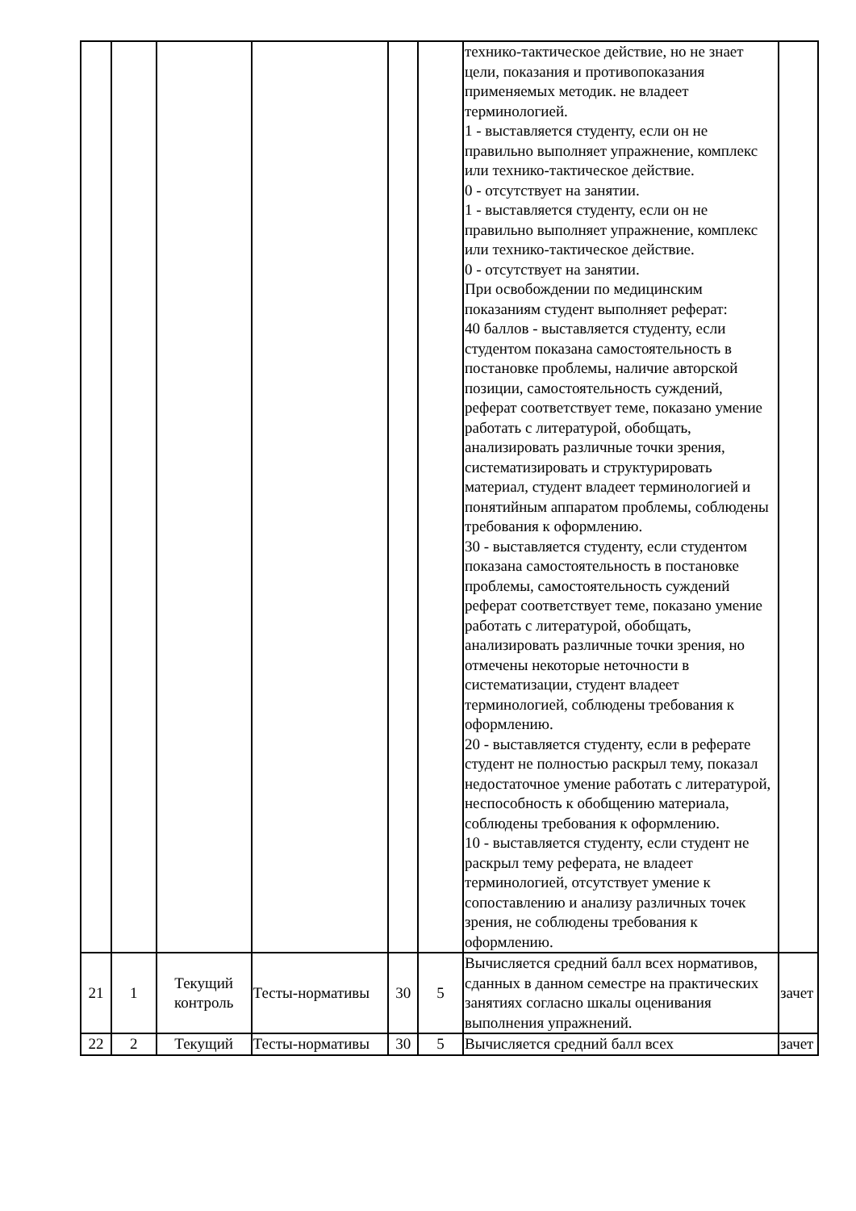| | | | | | | технико-тактическое действие, но не знает цели, показания и противопоказания применяемых методик. не владеет терминологией. 1 - выставляется студенту, если он не правильно выполняет упражнение, комплекс или технико-тактическое действие. 0 - отсутствует на занятии. 1 - выставляется студенту, если он не правильно выполняет упражнение, комплекс или технико-тактическое действие. 0 - отсутствует на занятии. При освобождении по медицинским показаниям студент выполняет реферат: 40 баллов - выставляется студенту, если студентом показана самостоятельность в постановке проблемы, наличие авторской позиции, самостоятельность суждений, реферат соответствует теме, показано умение работать с литературой, обобщать, анализировать различные точки зрения, систематизировать и структурировать материал, студент владеет терминологией и понятийным аппаратом проблемы, соблюдены требования к оформлению. 30 - выставляется студенту, если студентом показана самостоятельность в постановке проблемы, самостоятельность суждений реферат соответствует теме, показано умение работать с литературой, обобщать, анализировать различные точки зрения, но отмечены некоторые неточности в систематизации, студент владеет терминологией, соблюдены требования к оформлению. 20 - выставляется студенту, если в реферате студент не полностью раскрыл тему, показал недостаточное умение работать с литературой, неспособность к обобщению материала, соблюдены требования к оформлению. 10 - выставляется студенту, если студент не раскрыл тему реферата, не владеет терминологией, отсутствует умение к сопоставлению и анализу различных точек зрения, не соблюдены требования к оформлению. | |
| 21 | 1 | Текущий контроль | Тесты-нормативы | 30 | 5 | Вычисляется средний балл всех нормативов, сданных в данном семестре на практических занятиях согласно шкалы оценивания выполнения упражнений. | зачет |
| 22 | 2 | Текущий | Тесты-нормативы | 30 | 5 | Вычисляется средний балл всех | зачет |